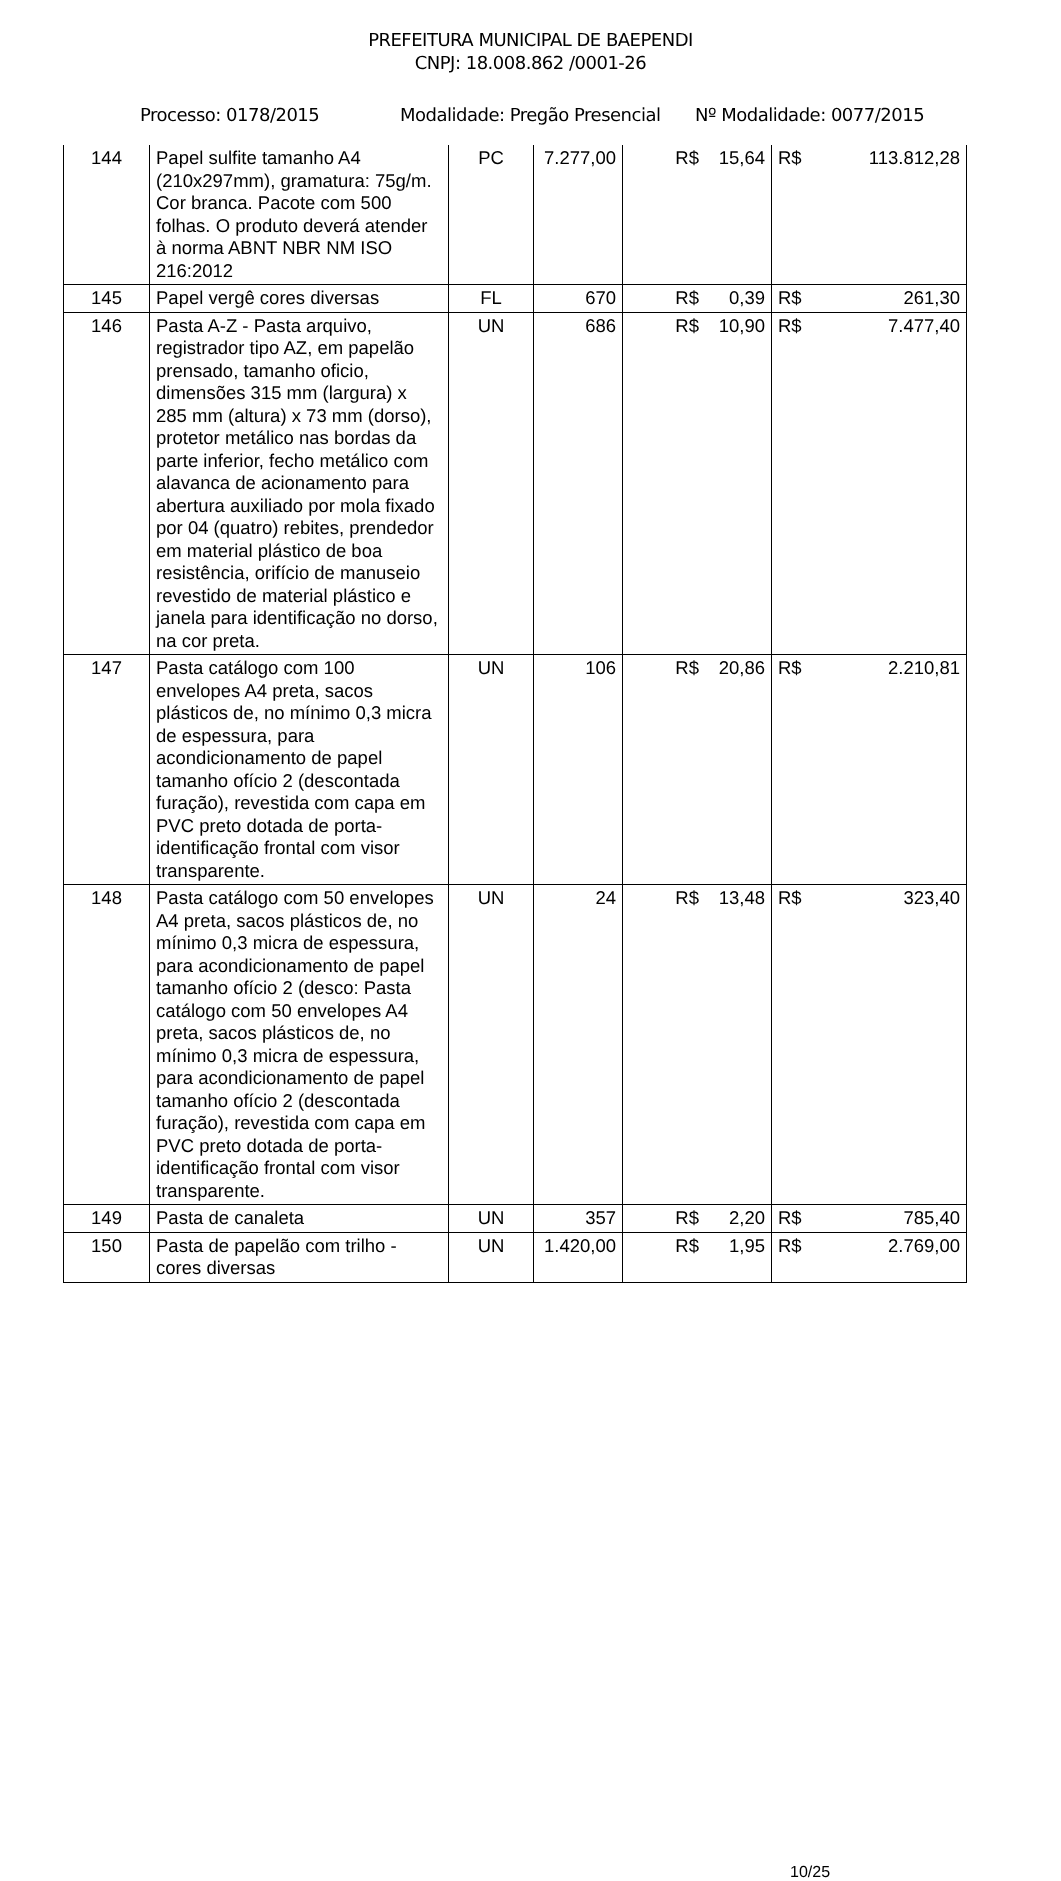PREFEITURA MUNICIPAL DE BAEPENDI
CNPJ: 18.008.862 /0001-26
Processo: 0178/2015 Modalidade: Pregão Presencial Nº Modalidade: 0077/2015
| 144 | Papel sulfite tamanho A4 (210x297mm), gramatura: 75g/m. Cor branca. Pacote com 500 folhas. O produto deverá atender à norma ABNT NBR NM ISO 216:2012 | PC | 7.277,00 | R$ | 15,64 | R$ | 113.812,28 |
| 145 | Papel vergê cores diversas | FL | 670 | R$ | 0,39 | R$ | 261,30 |
| 146 | Pasta A-Z - Pasta arquivo, registrador tipo AZ, em papelão prensado, tamanho oficio, dimensões 315 mm (largura) x 285 mm (altura) x 73 mm (dorso), protetor metálico nas bordas da parte inferior, fecho metálico com alavanca de acionamento para abertura auxiliado por mola fixado por 04 (quatro) rebites, prendedor em material plástico de boa resistência, orifício de manuseio revestido de material plástico e janela para identificação no dorso, na cor preta. | UN | 686 | R$ | 10,90 | R$ | 7.477,40 |
| 147 | Pasta catálogo com 100 envelopes A4 preta, sacos plásticos de, no mínimo 0,3 micra de espessura, para acondicionamento de papel tamanho ofício 2 (descontada furação), revestida com capa em PVC preto dotada de porta-identificação frontal com visor transparente. | UN | 106 | R$ | 20,86 | R$ | 2.210,81 |
| 148 | Pasta catálogo com 50 envelopes A4 preta, sacos plásticos de, no mínimo 0,3 micra de espessura, para acondicionamento de papel tamanho ofício 2 (desco: Pasta catálogo com 50 envelopes A4 preta, sacos plásticos de, no mínimo 0,3 micra de espessura, para acondicionamento de papel tamanho ofício 2 (descontada furação), revestida com capa em PVC preto dotada de porta-identificação frontal com visor transparente. | UN | 24 | R$ | 13,48 | R$ | 323,40 |
| 149 | Pasta de canaleta | UN | 357 | R$ | 2,20 | R$ | 785,40 |
| 150 | Pasta de papelão com trilho - cores diversas | UN | 1.420,00 | R$ | 1,95 | R$ | 2.769,00 |
10/25